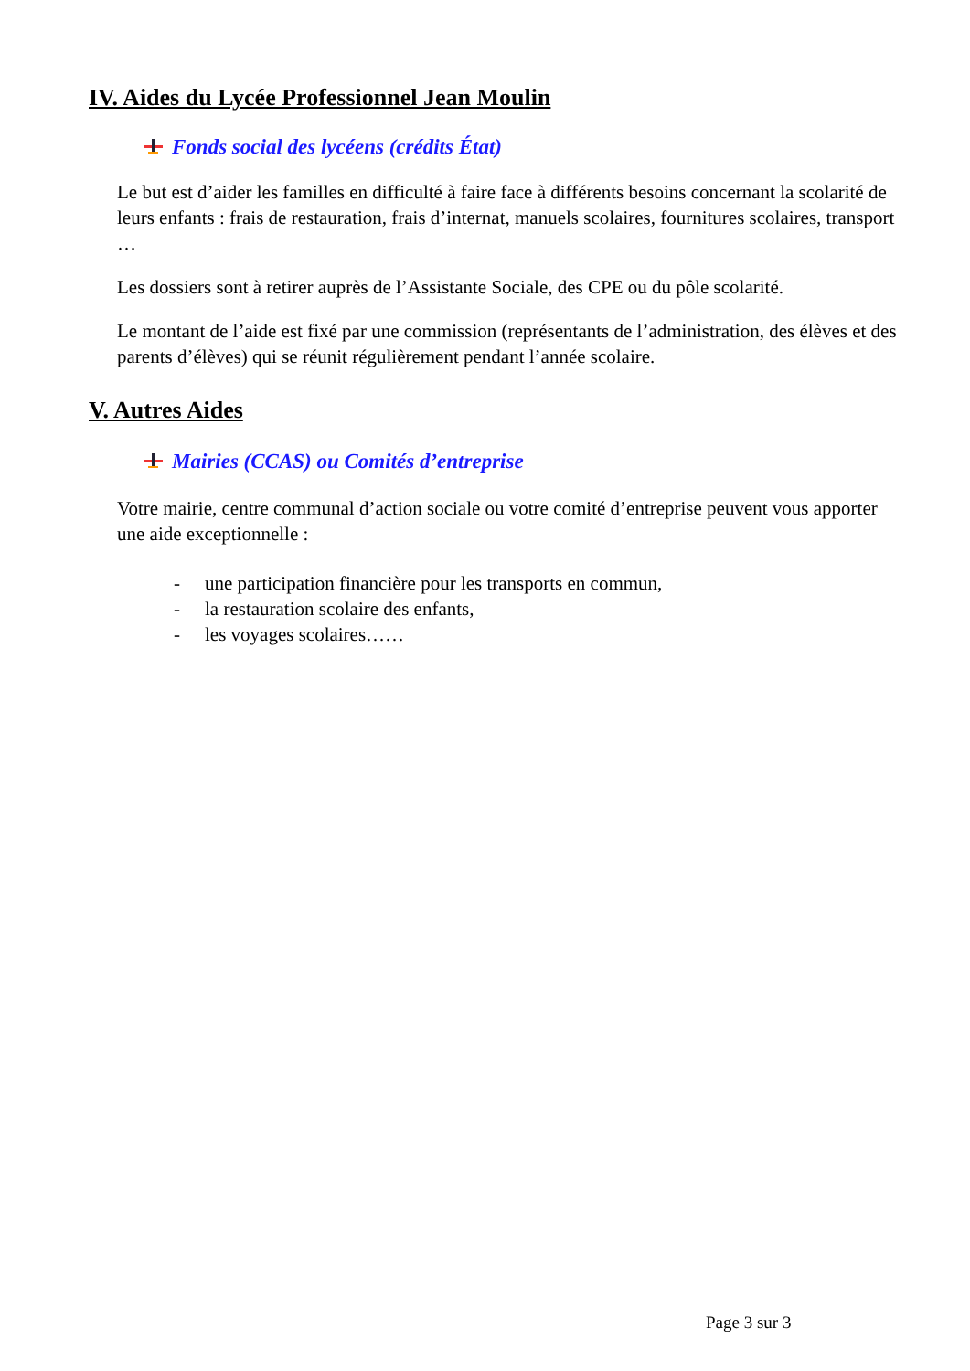IV. Aides du Lycée Professionnel Jean Moulin
Fonds social des lycéens (crédits État)
Le but est d’aider les familles en difficulté à faire face à différents besoins concernant la scolarité de leurs enfants : frais de restauration, frais d’internat, manuels scolaires, fournitures scolaires, transport …
Les dossiers sont à retirer auprès de l’Assistante Sociale, des CPE ou du pôle scolarité.
Le montant de l’aide est fixé par une commission (représentants de l’administration, des élèves et des parents d’élèves) qui se réunit régulièrement pendant l’année scolaire.
V. Autres Aides
Mairies (CCAS) ou Comités d’entreprise
Votre mairie, centre communal d’action sociale ou votre comité d’entreprise peuvent vous apporter une aide exceptionnelle :
- une participation financière pour les transports en commun,
- la restauration scolaire des enfants,
- les voyages scolaires……
Page 3 sur 3